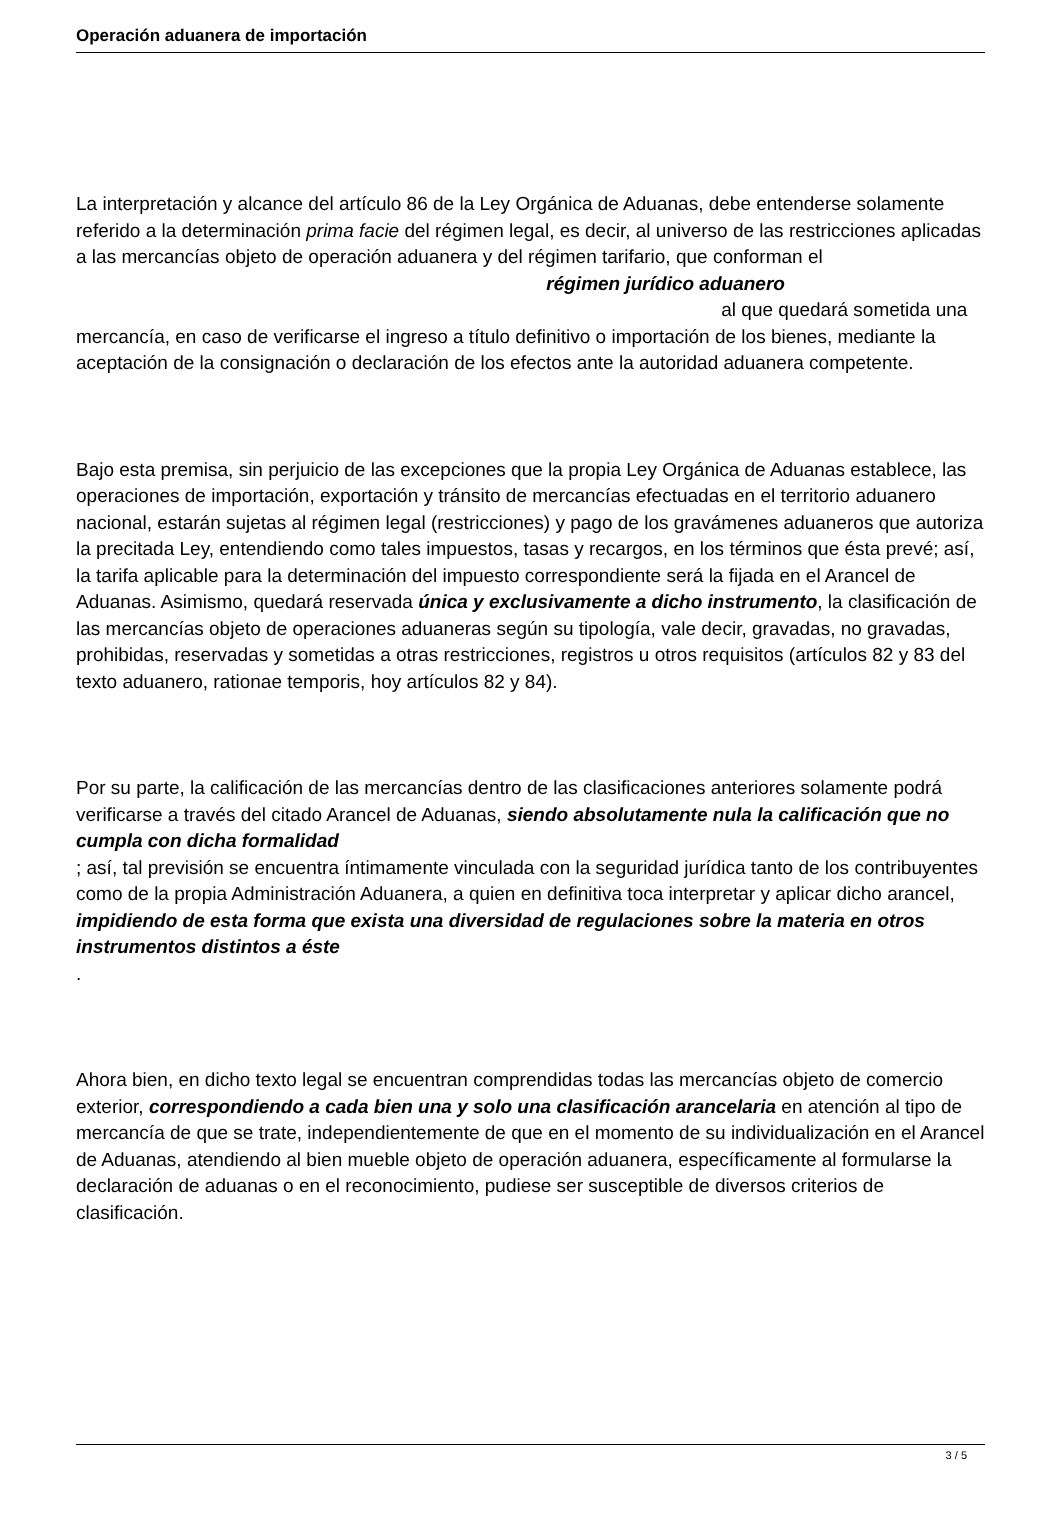Operación aduanera de importación
La interpretación y alcance del artículo 86 de la Ley Orgánica de Aduanas, debe entenderse solamente referido a la determinación prima facie del régimen legal, es decir, al universo de las restricciones aplicadas a las mercancías objeto de operación aduanera y del régimen tarifario, que conforman el régimen jurídico aduanero al que quedará sometida una mercancía, en caso de verificarse el ingreso a título definitivo o importación de los bienes, mediante la aceptación de la consignación o declaración de los efectos ante la autoridad aduanera competente.
Bajo esta premisa, sin perjuicio de las excepciones que la propia Ley Orgánica de Aduanas establece, las operaciones de importación, exportación y tránsito de mercancías efectuadas en el territorio aduanero nacional, estarán sujetas al régimen legal (restricciones) y pago de los gravámenes aduaneros que autoriza la precitada Ley, entendiendo como tales impuestos, tasas y recargos, en los términos que ésta prevé; así, la tarifa aplicable para la determinación del impuesto correspondiente será la fijada en el Arancel de Aduanas. Asimismo, quedará reservada única y exclusivamente a dicho instrumento, la clasificación de las mercancías objeto de operaciones aduaneras según su tipología, vale decir, gravadas, no gravadas, prohibidas, reservadas y sometidas a otras restricciones, registros u otros requisitos (artículos 82 y 83 del texto aduanero, rationae temporis, hoy artículos 82 y 84).
Por su parte, la calificación de las mercancías dentro de las clasificaciones anteriores solamente podrá verificarse a través del citado Arancel de Aduanas, siendo absolutamente nula la calificación que no cumpla con dicha formalidad
; así, tal previsión se encuentra íntimamente vinculada con la seguridad jurídica tanto de los contribuyentes como de la propia Administración Aduanera, a quien en definitiva toca interpretar y aplicar dicho arancel,
impidiendo de esta forma que exista una diversidad de regulaciones sobre la materia en otros instrumentos distintos a éste
.
Ahora bien, en dicho texto legal se encuentran comprendidas todas las mercancías objeto de comercio exterior, correspondiendo a cada bien una y solo una clasificación arancelaria en atención al tipo de mercancía de que se trate, independientemente de que en el momento de su individualización en el Arancel de Aduanas, atendiendo al bien mueble objeto de operación aduanera, específicamente al formularse la declaración de aduanas o en el reconocimiento, pudiese ser susceptible de diversos criterios de clasificación.
3 / 5